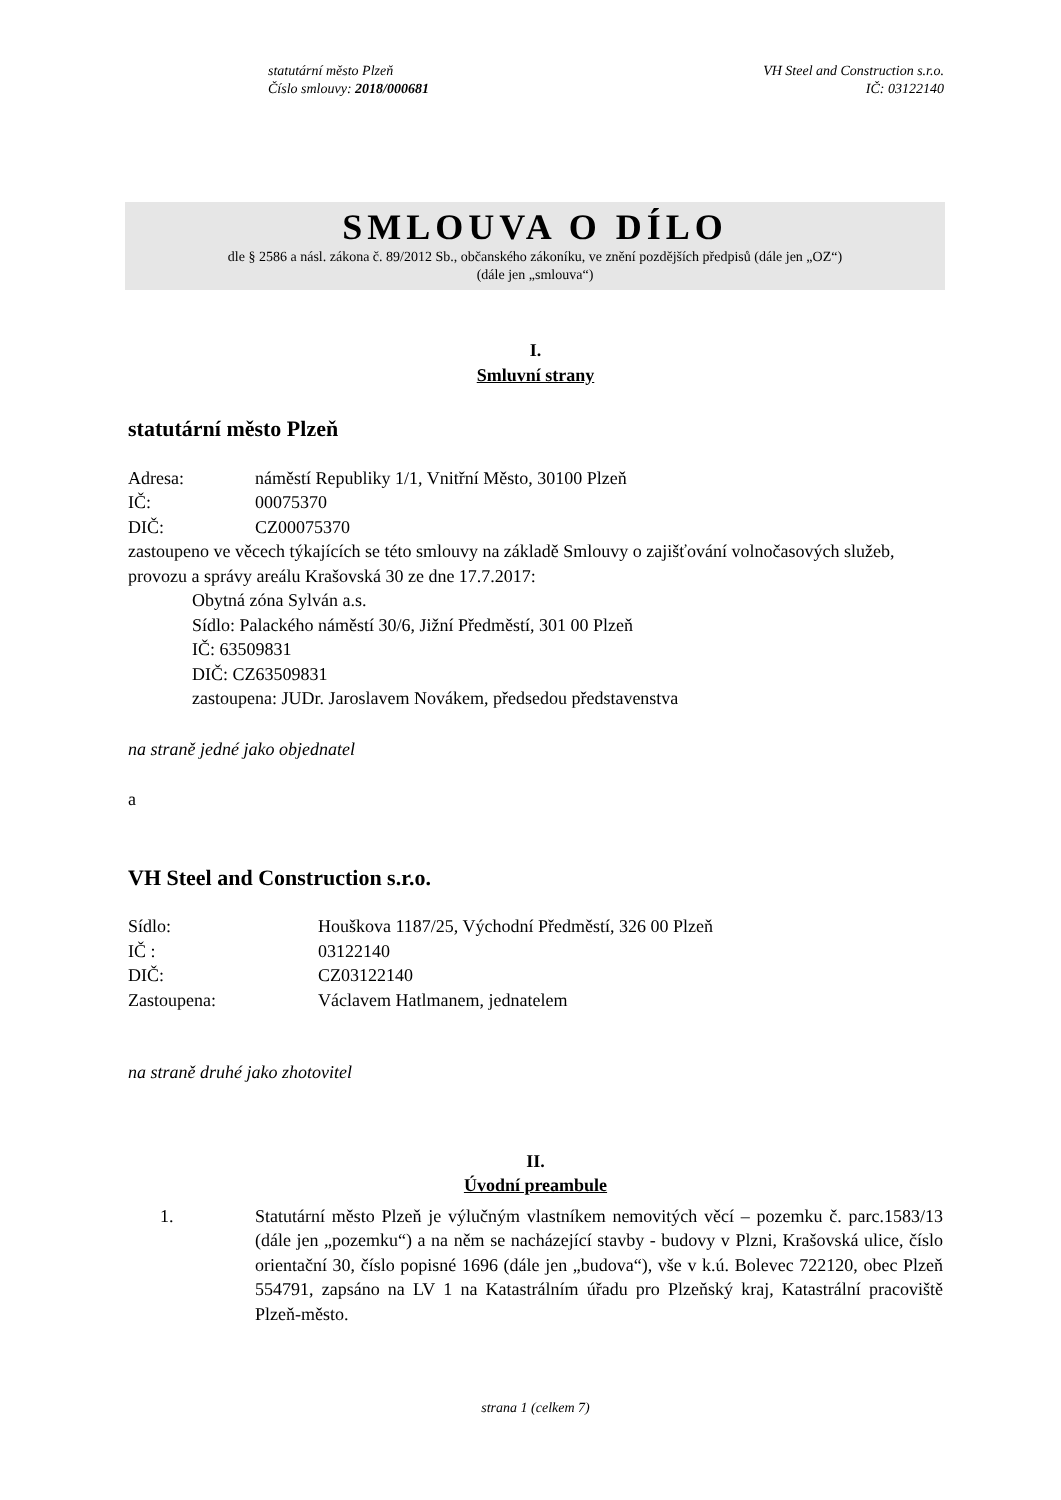statutární město Plzeň
Číslo smlouvy: 2018/000681
VH Steel and Construction s.r.o.
IČ: 03122140
SMLOUVA O DÍLO
dle § 2586 a násl. zákona č. 89/2012 Sb., občanského zákoníku, ve znění pozdějších předpisů (dále jen „OZ“)
(dále jen „smlouva“)
I.
Smluvní strany
statutární město Plzeň
Adresa: náměstí Republiky 1/1, Vnitřní Město, 30100 Plzeň
IČ: 00075370
DIČ: CZ00075370
zastoupeno ve věcech týkajících se této smlouvy na základě Smlouvy o zajišťování volnočasových služeb, provozu a správy areálu Krašovská 30 ze dne 17.7.2017:
Obytná zóna Sylván a.s.
Sídlo: Palackého náměstí 30/6, Jižní Předměstí, 301 00 Plzeň
IČ: 63509831
DIČ: CZ63509831
zastoupena: JUDr. Jaroslavem Novákem, předsedou představenstva
na straně jedné jako objednatel
a
VH Steel and Construction s.r.o.
Sídlo: Houškova 1187/25, Východní Předměstí, 326 00 Plzeň
IČ : 03122140
DIČ: CZ03122140
Zastoupena: Václavem Hatlmanem, jednatelem
na straně druhé jako zhotovitel
II.
Úvodní preambule
1. Statutární město Plzeň je výlučným vlastníkem nemovitých věcí – pozemku č. parc.1583/13 (dále jen „pozemku“) a na něm se nacházející stavby - budovy v Plzni, Krašovská ulice, číslo orientační 30, číslo popisné 1696 (dále jen „budova“), vše v k.ú. Bolevec 722120, obec Plzeň 554791, zapsáno na LV 1 na Katastrálním úřadu pro Plzeňský kraj, Katastrální pracoviště Plzeň-město.
strana 1 (celkem 7)